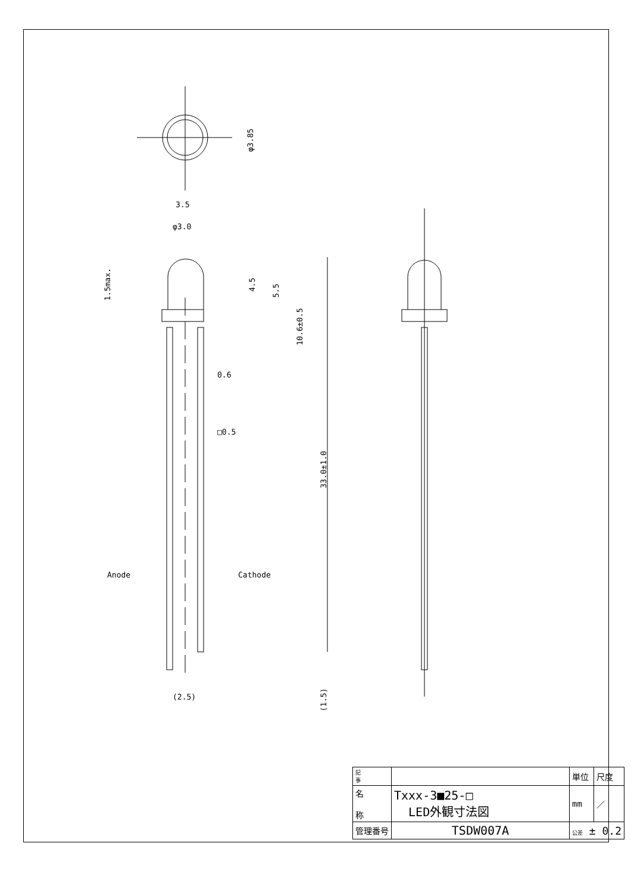3.5
φ3.0
0.6
□0.5
Anode
Cathode
(2.5)
φ3.85
1.5max.
4.5
5.5
10.6±0.5
33.0±1.0
(1.5)
| 記 事 | | | 単位 | 尺度 |
| 名 称 | Txxx-3■25-□ LED外観寸法図 | | mm | ／ |
| 管理番号 | | TSDW007A | 公差 ± 0.2 | |